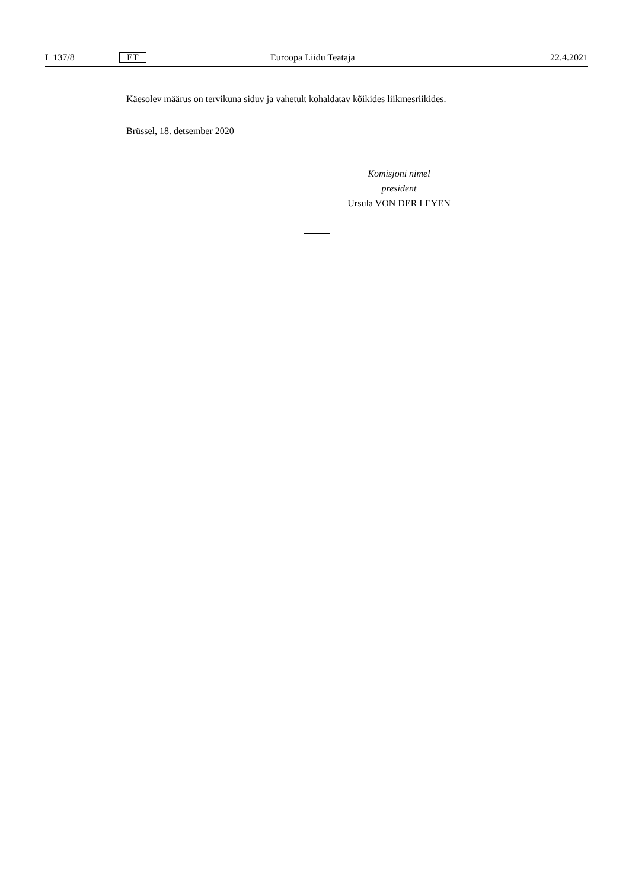L 137/8 ET Euroopa Liidu Teataja 22.4.2021
Käesolev määrus on tervikuna siduv ja vahetult kohaldatav kõikides liikmesriikides.
Brüssel, 18. detsember 2020
Komisjoni nimel
president
Ursula VON DER LEYEN